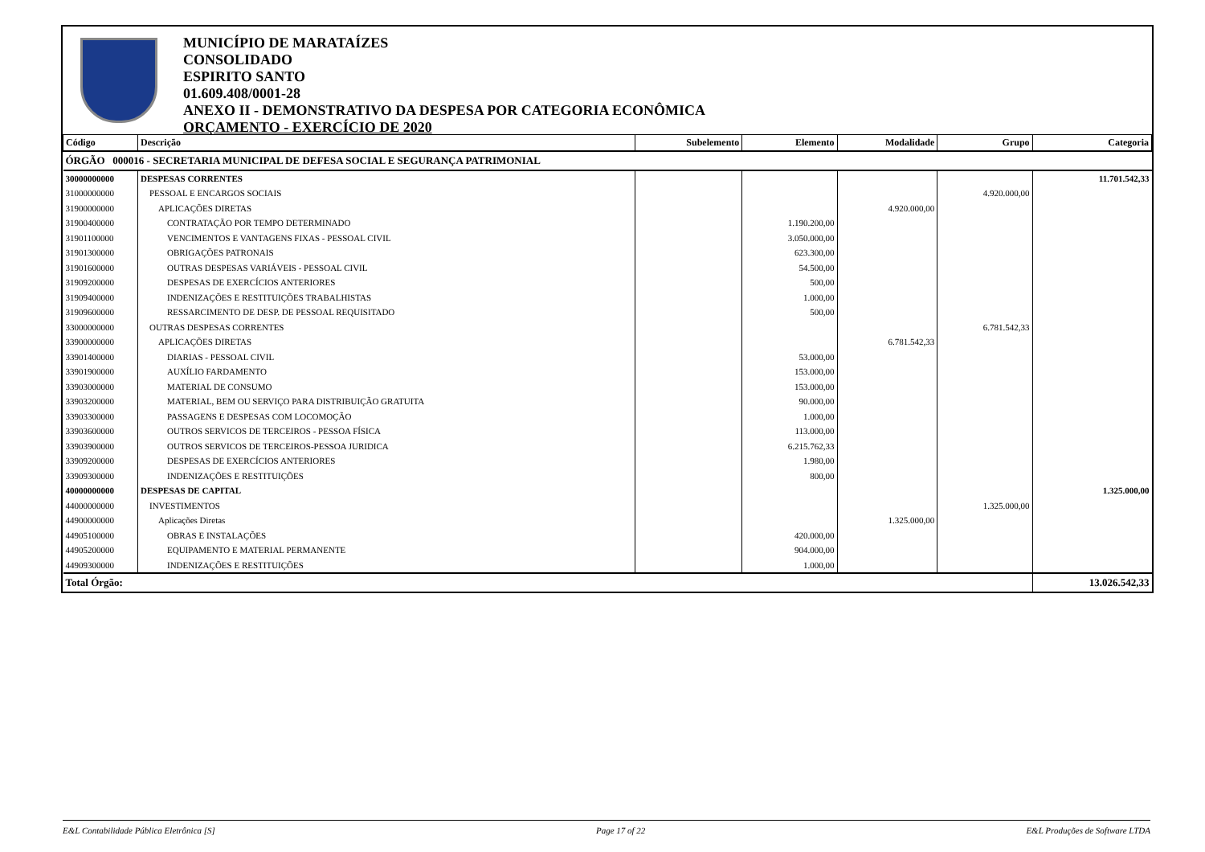MUNICÍPIO DE MARATAÍZES
CONSOLIDADO
ESPIRITO SANTO
01.609.408/0001-28
ANEXO II - DEMONSTRATIVO DA DESPESA POR CATEGORIA ECONÔMICA
ORÇAMENTO - EXERCÍCIO DE 2020
| Código | Descrição | Subelemento | Elemento | Modalidade | Grupo | Categoria |
| --- | --- | --- | --- | --- | --- | --- |
| ÓRGÃO 000016 - SECRETARIA MUNICIPAL DE DEFESA SOCIAL E SEGURANÇA PATRIMONIAL | | | | | | |
| 30000000000 | DESPESAS CORRENTES | | | | | 11.701.542,33 |
| 31000000000 | PESSOAL E ENCARGOS SOCIAIS | | | | 4.920.000,00 | |
| 31900000000 | APLICAÇÕES DIRETAS | | | 4.920.000,00 | | |
| 31900400000 | CONTRATAÇÃO POR TEMPO DETERMINADO | | 1.190.200,00 | | | |
| 31901100000 | VENCIMENTOS E VANTAGENS FIXAS - PESSOAL CIVIL | | 3.050.000,00 | | | |
| 31901300000 | OBRIGAÇÕES PATRONAIS | | 623.300,00 | | | |
| 31901600000 | OUTRAS DESPESAS VARIÁVEIS - PESSOAL CIVIL | | 54.500,00 | | | |
| 31909200000 | DESPESAS DE EXERCÍCIOS ANTERIORES | | 500,00 | | | |
| 31909400000 | INDENIZAÇÕES E RESTITUIÇÕES TRABALHISTAS | | 1.000,00 | | | |
| 31909600000 | RESSARCIMENTO DE DESP. DE PESSOAL REQUISITADO | | 500,00 | | | |
| 33000000000 | OUTRAS DESPESAS CORRENTES | | | | 6.781.542,33 | |
| 33900000000 | APLICAÇÕES DIRETAS | | | 6.781.542,33 | | |
| 33901400000 | DIARIAS - PESSOAL CIVIL | | 53.000,00 | | | |
| 33901900000 | AUXÍLIO FARDAMENTO | | 153.000,00 | | | |
| 33903000000 | MATERIAL DE CONSUMO | | 153.000,00 | | | |
| 33903200000 | MATERIAL, BEM OU SERVIÇO PARA DISTRIBUIÇÃO GRATUITA | | 90.000,00 | | | |
| 33903300000 | PASSAGENS E DESPESAS COM LOCOMOÇÃO | | 1.000,00 | | | |
| 33903600000 | OUTROS SERVICOS DE TERCEIROS - PESSOA FÍSICA | | 113.000,00 | | | |
| 33903900000 | OUTROS SERVICOS DE TERCEIROS-PESSOA JURIDICA | | 6.215.762,33 | | | |
| 33909200000 | DESPESAS DE EXERCÍCIOS ANTERIORES | | 1.980,00 | | | |
| 33909300000 | INDENIZAÇÕES E RESTITUIÇÕES | | 800,00 | | | |
| 40000000000 | DESPESAS DE CAPITAL | | | | | 1.325.000,00 |
| 44000000000 | INVESTIMENTOS | | | | 1.325.000,00 | |
| 44900000000 | Aplicações Diretas | | | 1.325.000,00 | | |
| 44905100000 | OBRAS E INSTALAÇÕES | | 420.000,00 | | | |
| 44905200000 | EQUIPAMENTO E MATERIAL PERMANENTE | | 904.000,00 | | | |
| 44909300000 | INDENIZAÇÕES E RESTITUIÇÕES | | 1.000,00 | | | |
| Total Órgão: | | | | | | 13.026.542,33 |
E&L Contabilidade Pública Eletrônica [S] Page 17 of 22 E&L Produções de Software LTDA